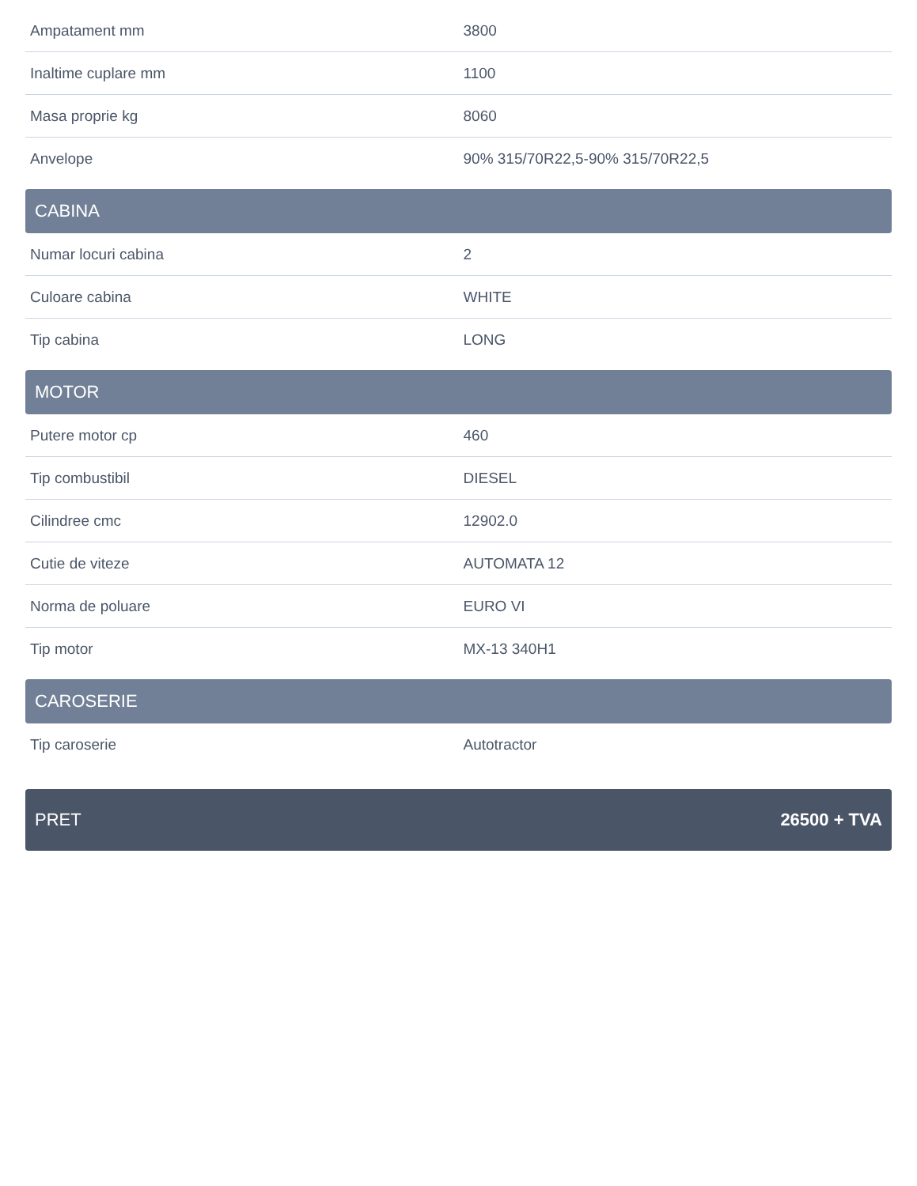| Ampatament mm | 3800 |
| Inaltime cuplare mm | 1100 |
| Masa proprie kg | 8060 |
| Anvelope | 90% 315/70R22,5-90% 315/70R22,5 |
CABINA
| Numar locuri cabina | 2 |
| Culoare cabina | WHITE |
| Tip cabina | LONG |
MOTOR
| Putere motor cp | 460 |
| Tip combustibil | DIESEL |
| Cilindree cmc | 12902.0 |
| Cutie de viteze | AUTOMATA 12 |
| Norma de poluare | EURO VI |
| Tip motor | MX-13 340H1 |
CAROSERIE
| Tip caroserie | Autotractor |
PRET 26500 + TVA